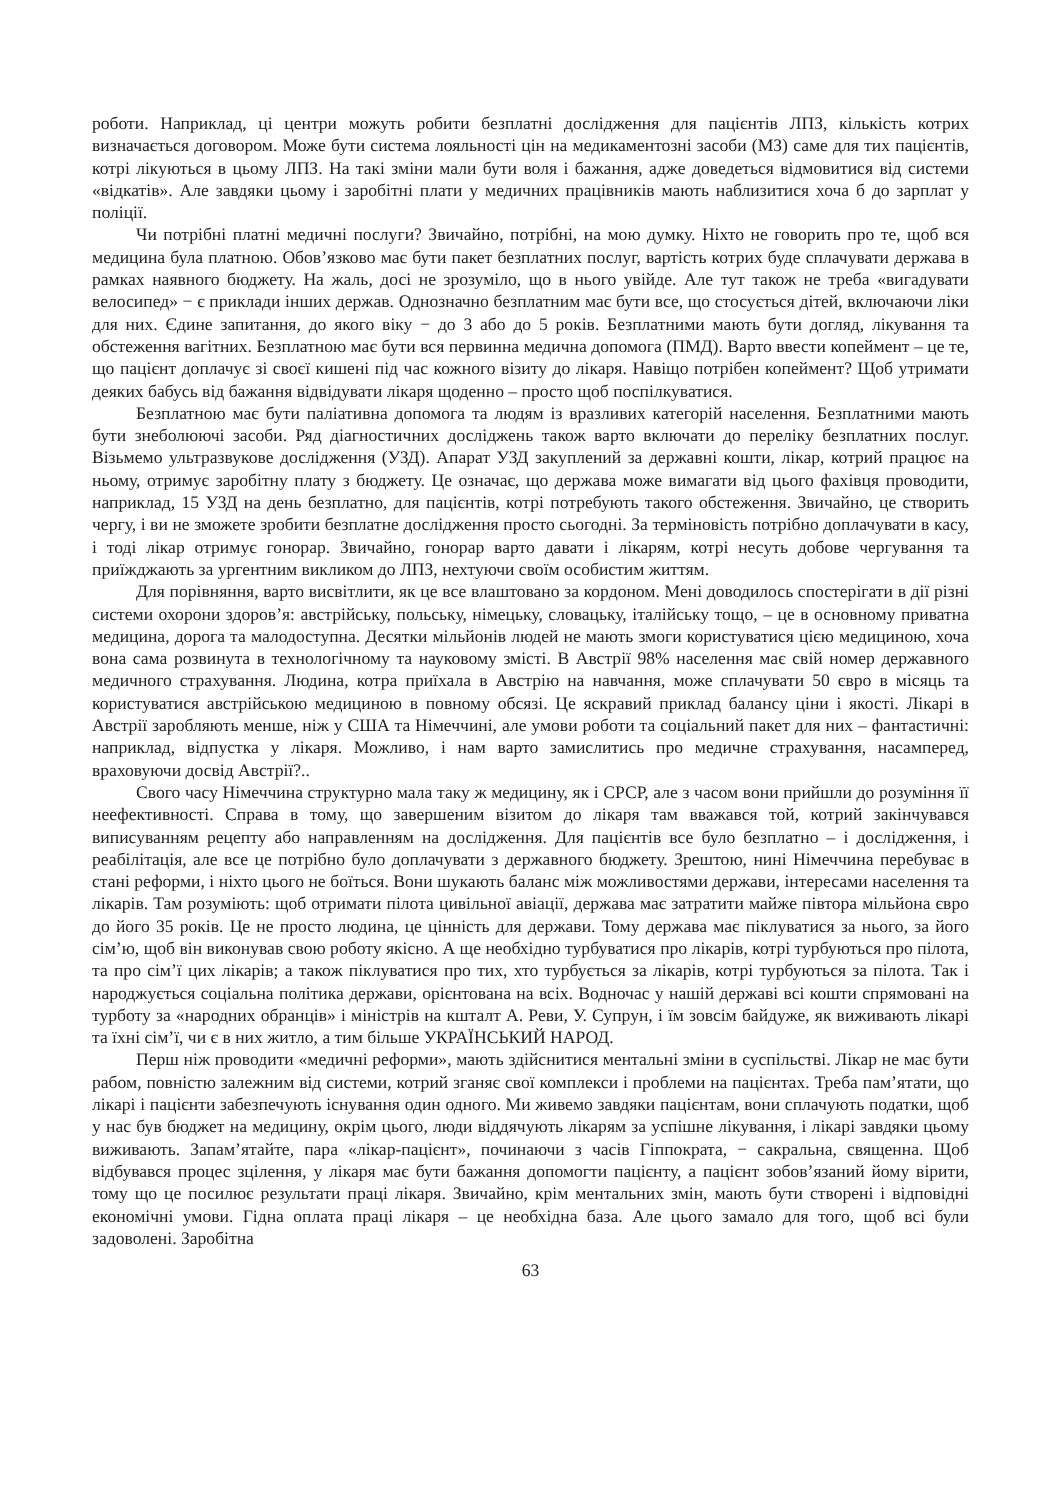роботи. Наприклад, ці центри можуть робити безплатні дослідження для пацієнтів ЛПЗ, кількість котрих визначається договором. Може бути система лояльності цін на медикаментозні засоби (МЗ) саме для тих пацієнтів, котрі лікуються в цьому ЛПЗ. На такі зміни мали бути воля і бажання, адже доведеться відмовитися від системи «відкатів». Але завдяки цьому і заробітні плати у медичних працівників мають наблизитися хоча б до зарплат у поліції.
Чи потрібні платні медичні послуги? Звичайно, потрібні, на мою думку. Ніхто не говорить про те, щоб вся медицина була платною. Обов’язково має бути пакет безплатних послуг, вартість котрих буде сплачувати держава в рамках наявного бюджету. На жаль, досі не зрозуміло, що в нього увійде. Але тут також не треба «вигадувати велосипед» − є приклади інших держав. Однозначно безплатним має бути все, що стосується дітей, включаючи ліки для них. Єдине запитання, до якого віку − до 3 або до 5 років. Безплатними мають бути догляд, лікування та обстеження вагітних. Безплатною має бути вся первинна медична допомога (ПМД). Варто ввести копеймент – це те, що пацієнт доплачує зі своєї кишені під час кожного візиту до лікаря. Навіщо потрібен копеймент? Щоб утримати деяких бабусь від бажання відвідувати лікаря щоденно – просто щоб поспілкуватися.
Безплатною має бути паліативна допомога та людям із вразливих категорій населення. Безплатними мають бути знеболюючі засоби. Ряд діагностичних досліджень також варто включати до переліку безплатних послуг. Візьмемо ультразвукове дослідження (УЗД). Апарат УЗД закуплений за державні кошти, лікар, котрий працює на ньому, отримує заробітну плату з бюджету. Це означає, що держава може вимагати від цього фахівця проводити, наприклад, 15 УЗД на день безплатно, для пацієнтів, котрі потребують такого обстеження. Звичайно, це створить чергу, і ви не зможете зробити безплатне дослідження просто сьогодні. За терміновість потрібно доплачувати в касу, і тоді лікар отримує гонорар. Звичайно, гонорар варто давати і лікарям, котрі несуть добове чергування та приїжджають за ургентним викликом до ЛПЗ, нехтуючи своїм особистим життям.
Для порівняння, варто висвітлити, як це все влаштовано за кордоном. Мені доводилось спостерігати в дії різні системи охорони здоров’я: австрійську, польську, німецьку, словацьку, італійську тощо, – це в основному приватна медицина, дорога та малодоступна. Десятки мільйонів людей не мають змоги користуватися цією медициною, хоча вона сама розвинута в технологічному та науковому змісті. В Австрії 98% населення має свій номер державного медичного страхування. Людина, котра приїхала в Австрію на навчання, може сплачувати 50 євро в місяць та користуватися австрійською медициною в повному обсязі. Це яскравий приклад балансу ціни і якості. Лікарі в Австрії заробляють менше, ніж у США та Німеччині, але умови роботи та соціальний пакет для них – фантастичні: наприклад, відпустка у лікаря. Можливо, і нам варто замислитись про медичне страхування, насамперед, враховуючи досвід Австрії?..
Свого часу Німеччина структурно мала таку ж медицину, як і СРСР, але з часом вони прийшли до розуміння її неефективності. Справа в тому, що завершеним візитом до лікаря там вважався той, котрий закінчувався виписуванням рецепту або направленням на дослідження. Для пацієнтів все було безплатно – і дослідження, і реабілітація, але все це потрібно було доплачувати з державного бюджету. Зрештою, нині Німеччина перебуває в стані реформи, і ніхто цього не боїться. Вони шукають баланс між можливостями держави, інтересами населення та лікарів. Там розуміють: щоб отримати пілота цивільної авіації, держава має затратити майже півтора мільйона євро до його 35 років. Це не просто людина, це цінність для держави. Тому держава має піклуватися за нього, за його сім’ю, щоб він виконував свою роботу якісно. А ще необхідно турбуватися про лікарів, котрі турбуються про пілота, та про сім’ї цих лікарів; а також піклуватися про тих, хто турбується за лікарів, котрі турбуються за пілота. Так і народжується соціальна політика держави, орієнтована на всіх. Водночас у нашій державі всі кошти спрямовані на турботу за «народних обранців» і міністрів на кшталт А. Реви, У. Супрун, і їм зовсім байдуже, як виживають лікарі та їхні сім’ї, чи є в них житло, а тим більше УКРАЇНСЬКИЙ НАРОД.
Перш ніж проводити «медичні реформи», мають здійснитися ментальні зміни в суспільстві. Лікар не має бути рабом, повністю залежним від системи, котрий зганяє свої комплекси і проблеми на пацієнтах. Треба пам’ятати, що лікарі і пацієнти забезпечують існування один одного. Ми живемо завдяки пацієнтам, вони сплачують податки, щоб у нас був бюджет на медицину, окрім цього, люди віддячують лікарям за успішне лікування, і лікарі завдяки цьому виживають. Запам’ятайте, пара «лікар-пацієнт», починаючи з часів Гіппократа, − сакральна, священна. Щоб відбувався процес зцілення, у лікаря має бути бажання допомогти пацієнту, а пацієнт зобов’язаний йому вірити, тому що це посилює результати праці лікаря. Звичайно, крім ментальних змін, мають бути створені і відповідні економічні умови. Гідна оплата праці лікаря – це необхідна база. Але цього замало для того, щоб всі були задоволені. Заробітна
63